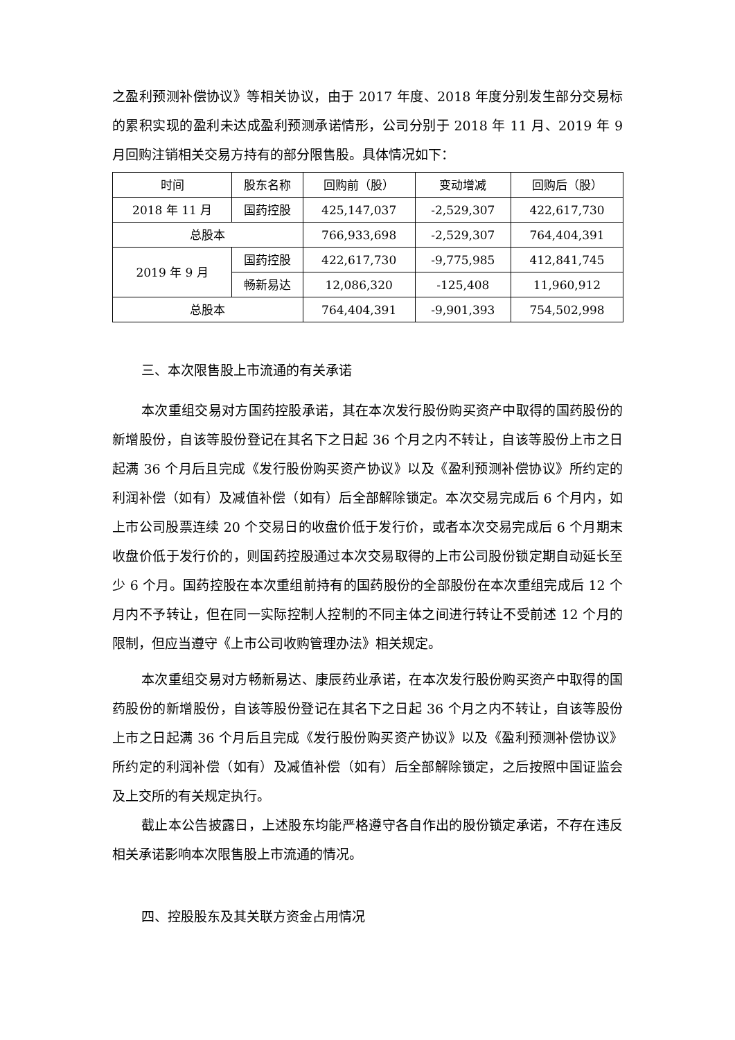之盈利预测补偿协议》等相关协议，由于 2017 年度、2018 年度分别发生部分交易标的累积实现的盈利未达成盈利预测承诺情形，公司分别于 2018 年 11 月、2019 年 9 月回购注销相关交易方持有的部分限售股。具体情况如下：
| 时间 | 股东名称 | 回购前（股） | 变动增减 | 回购后（股） |
| --- | --- | --- | --- | --- |
| 2018 年 11 月 | 国药控股 | 425,147,037 | -2,529,307 | 422,617,730 |
| 总股本 | | 766,933,698 | -2,529,307 | 764,404,391 |
| 2019 年 9 月 | 国药控股 | 422,617,730 | -9,775,985 | 412,841,745 |
| | 畅新易达 | 12,086,320 | -125,408 | 11,960,912 |
| 总股本 | | 764,404,391 | -9,901,393 | 754,502,998 |
三、本次限售股上市流通的有关承诺
本次重组交易对方国药控股承诺，其在本次发行股份购买资产中取得的国药股份的新增股份，自该等股份登记在其名下之日起 36 个月之内不转让，自该等股份上市之日起满 36 个月后且完成《发行股份购买资产协议》以及《盈利预测补偿协议》所约定的利润补偿（如有）及减值补偿（如有）后全部解除锁定。本次交易完成后 6 个月内，如上市公司股票连续 20 个交易日的收盘价低于发行价，或者本次交易完成后 6 个月期末收盘价低于发行价的，则国药控股通过本次交易取得的上市公司股份锁定期自动延长至少 6 个月。国药控股在本次重组前持有的国药股份的全部股份在本次重组完成后 12 个月内不予转让，但在同一实际控制人控制的不同主体之间进行转让不受前述 12 个月的限制，但应当遵守《上市公司收购管理办法》相关规定。
本次重组交易对方畅新易达、康辰药业承诺，在本次发行股份购买资产中取得的国药股份的新增股份，自该等股份登记在其名下之日起 36 个月之内不转让，自该等股份上市之日起满 36 个月后且完成《发行股份购买资产协议》以及《盈利预测补偿协议》所约定的利润补偿（如有）及减值补偿（如有）后全部解除锁定，之后按照中国证监会及上交所的有关规定执行。
截止本公告披露日，上述股东均能严格遵守各自作出的股份锁定承诺，不存在违反相关承诺影响本次限售股上市流通的情况。
四、控股股东及其关联方资金占用情况